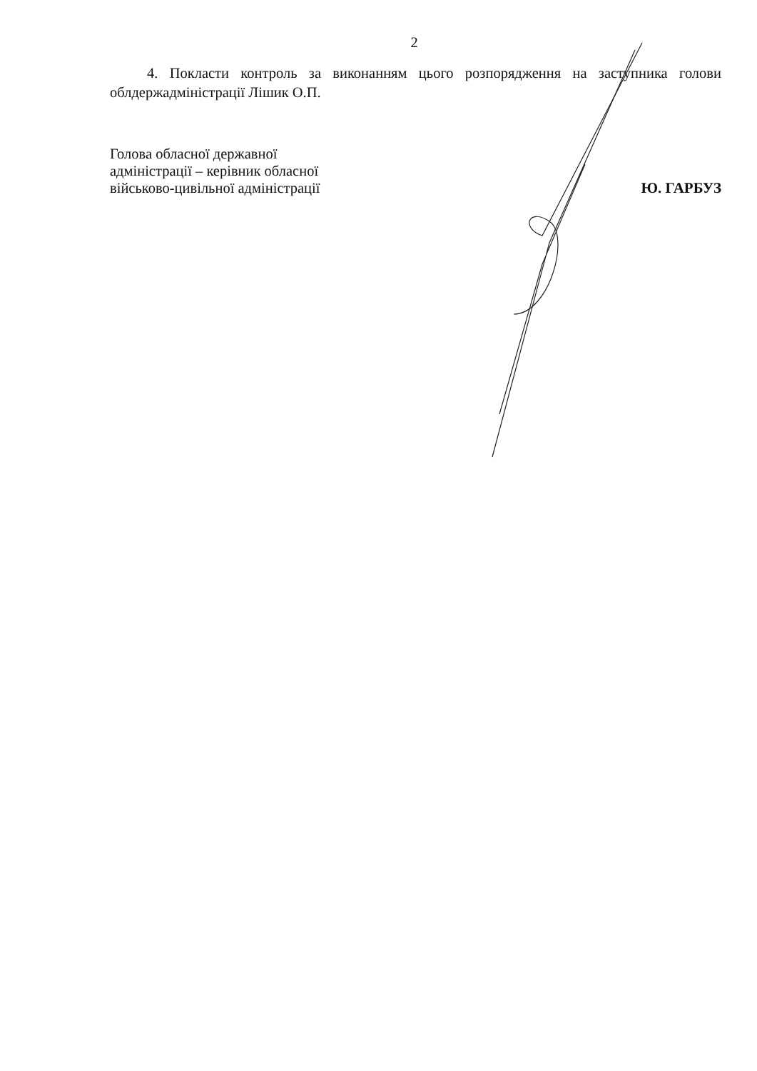2
4. Покласти контроль за виконанням цього розпорядження на заступника голови облдержадміністрації Лішик О.П.
Голова обласної державної
адміністрації – керівник обласної
військово-цивільної адміністрації
Ю. ГАРБУЗ